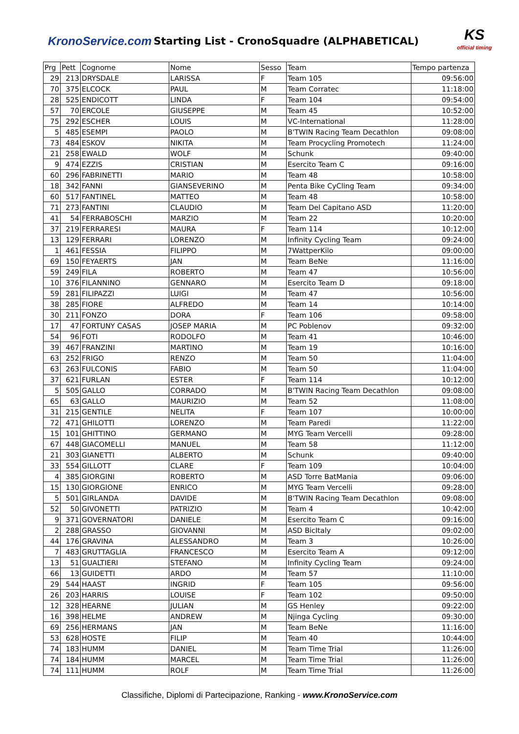KronoService.com Starting List - CronoSquadre (ALPHABETICAL)
KS
official timing
| Prg | Pett | Cognome | Nome | Sesso | Team | Tempo partenza |
| --- | --- | --- | --- | --- | --- | --- |
| 29 | 213 | DRYSDALE | LARISSA | F | Team 105 | 09:56:00 |
| 70 | 375 | ELCOCK | PAUL | M | Team Corratec | 11:18:00 |
| 28 | 525 | ENDICOTT | LINDA | F | Team 104 | 09:54:00 |
| 57 | 70 | ERCOLE | GIUSEPPE | M | Team 45 | 10:52:00 |
| 75 | 292 | ESCHER | LOUIS | M | VC-International | 11:28:00 |
| 5 | 485 | ESEMPI | PAOLO | M | B'TWIN Racing Team Decathlon | 09:08:00 |
| 73 | 484 | ESKOV | NIKITA | M | Team Procycling Promotech | 11:24:00 |
| 21 | 258 | EWALD | WOLF | M | Schunk | 09:40:00 |
| 9 | 474 | EZZIS | CRISTIAN | M | Esercito Team C | 09:16:00 |
| 60 | 296 | FABRINETTI | MARIO | M | Team 48 | 10:58:00 |
| 18 | 342 | FANNI | GIANSEVERINO | M | Penta Bike CyCling Team | 09:34:00 |
| 60 | 517 | FANTINEL | MATTEO | M | Team 48 | 10:58:00 |
| 71 | 273 | FANTINI | CLAUDIO | M | Team Del Capitano ASD | 11:20:00 |
| 41 | 54 | FERRABOSCHI | MARZIO | M | Team 22 | 10:20:00 |
| 37 | 219 | FERRARESI | MAURA | F | Team 114 | 10:12:00 |
| 13 | 129 | FERRARI | LORENZO | M | Infinity Cycling Team | 09:24:00 |
| 1 | 461 | FESSIA | FILIPPO | M | 7WattperKilo | 09:00:00 |
| 69 | 150 | FEYAERTS | JAN | M | Team BeNe | 11:16:00 |
| 59 | 249 | FILA | ROBERTO | M | Team 47 | 10:56:00 |
| 10 | 376 | FILANNINO | GENNARO | M | Esercito Team D | 09:18:00 |
| 59 | 281 | FILIPAZZI | LUIGI | M | Team 47 | 10:56:00 |
| 38 | 285 | FIORE | ALFREDO | M | Team 14 | 10:14:00 |
| 30 | 211 | FONZO | DORA | F | Team 106 | 09:58:00 |
| 17 | 47 | FORTUNY CASAS | JOSEP MARIA | M | PC Poblenov | 09:32:00 |
| 54 | 96 | FOTI | RODOLFO | M | Team 41 | 10:46:00 |
| 39 | 467 | FRANZINI | MARTINO | M | Team 19 | 10:16:00 |
| 63 | 252 | FRIGO | RENZO | M | Team 50 | 11:04:00 |
| 63 | 263 | FULCONIS | FABIO | M | Team 50 | 11:04:00 |
| 37 | 621 | FURLAN | ESTER | F | Team 114 | 10:12:00 |
| 5 | 505 | GALLO | CORRADO | M | B'TWIN Racing Team Decathlon | 09:08:00 |
| 65 | 63 | GALLO | MAURIZIO | M | Team 52 | 11:08:00 |
| 31 | 215 | GENTILE | NELITA | F | Team 107 | 10:00:00 |
| 72 | 471 | GHILOTTI | LORENZO | M | Team Paredi | 11:22:00 |
| 15 | 101 | GHITTINO | GERMANO | M | MYG Team Vercelli | 09:28:00 |
| 67 | 448 | GIACOMELLI | MANUEL | M | Team 58 | 11:12:00 |
| 21 | 303 | GIANETTI | ALBERTO | M | Schunk | 09:40:00 |
| 33 | 554 | GILLOTT | CLARE | F | Team 109 | 10:04:00 |
| 4 | 385 | GIORGINI | ROBERTO | M | ASD Torre BatMania | 09:06:00 |
| 15 | 130 | GIORGIONE | ENRICO | M | MYG Team Vercelli | 09:28:00 |
| 5 | 501 | GIRLANDA | DAVIDE | M | B'TWIN Racing Team Decathlon | 09:08:00 |
| 52 | 50 | GIVONETTI | PATRIZIO | M | Team 4 | 10:42:00 |
| 9 | 371 | GOVERNATORI | DANIELE | M | Esercito Team C | 09:16:00 |
| 2 | 288 | GRASSO | GIOVANNI | M | ASD BicItaly | 09:02:00 |
| 44 | 176 | GRAVINA | ALESSANDRO | M | Team 3 | 10:26:00 |
| 7 | 483 | GRUTTAGLIA | FRANCESCO | M | Esercito Team A | 09:12:00 |
| 13 | 51 | GUALTIERI | STEFANO | M | Infinity Cycling Team | 09:24:00 |
| 66 | 13 | GUIDETTI | ARDO | M | Team 57 | 11:10:00 |
| 29 | 544 | HAAST | INGRID | F | Team 105 | 09:56:00 |
| 26 | 203 | HARRIS | LOUISE | F | Team 102 | 09:50:00 |
| 12 | 328 | HEARNE | JULIAN | M | GS Henley | 09:22:00 |
| 16 | 398 | HELME | ANDREW | M | Njinga Cycling | 09:30:00 |
| 69 | 256 | HERMANS | JAN | M | Team BeNe | 11:16:00 |
| 53 | 628 | HOSTE | FILIP | M | Team 40 | 10:44:00 |
| 74 | 183 | HUMM | DANIEL | M | Team Time Trial | 11:26:00 |
| 74 | 184 | HUMM | MARCEL | M | Team Time Trial | 11:26:00 |
| 74 | 111 | HUMM | ROLF | M | Team Time Trial | 11:26:00 |
Classifiche, Diplomi di Partecipazione, Ranking - www.KronoService.com